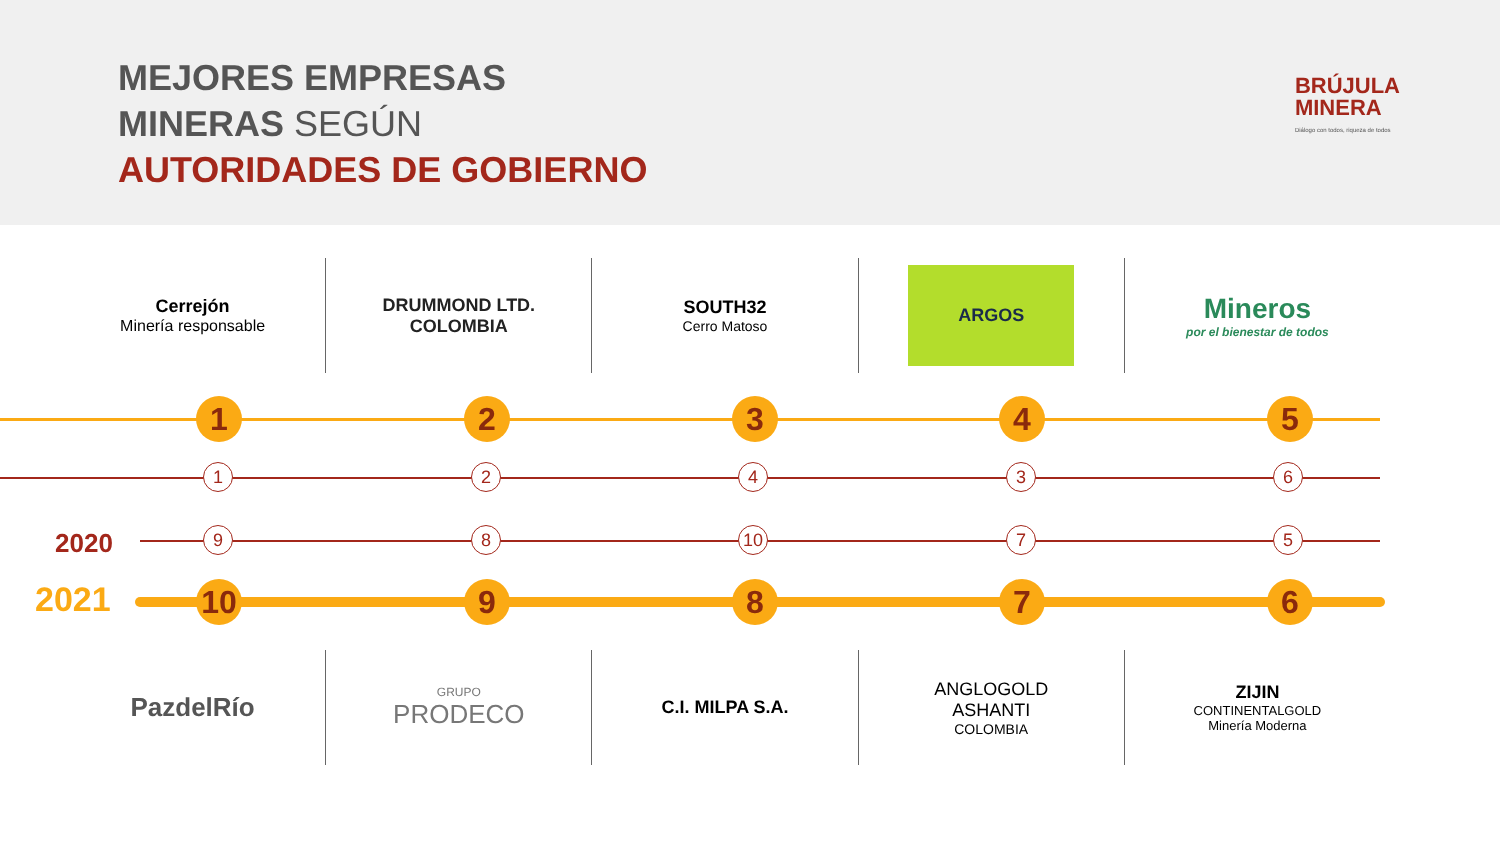MEJORES EMPRESAS
MINERAS SEGÚN
AUTORIDADES DE GOBIERNO
BRÚJULA
MINERA
Diálogo con todos, riqueza de todos
Cerrejón
Minería responsable
DRUMMOND LTD.
COLOMBIA
SOUTH32
Cerro Matoso
ARGOS
Mineros
por el bienestar de todos
2020
2021
1 2 3 4 5
1 2 4 3 6
9 8 10 7 5
10 9 8 7 6
PazdelRío
GRUPO
PRODECO
C.I. MILPA S.A. ANGLOGOLD
ASHANTI
COLOMBIA
ZIJIN
CONTINENTALGOLD
Minería Moderna